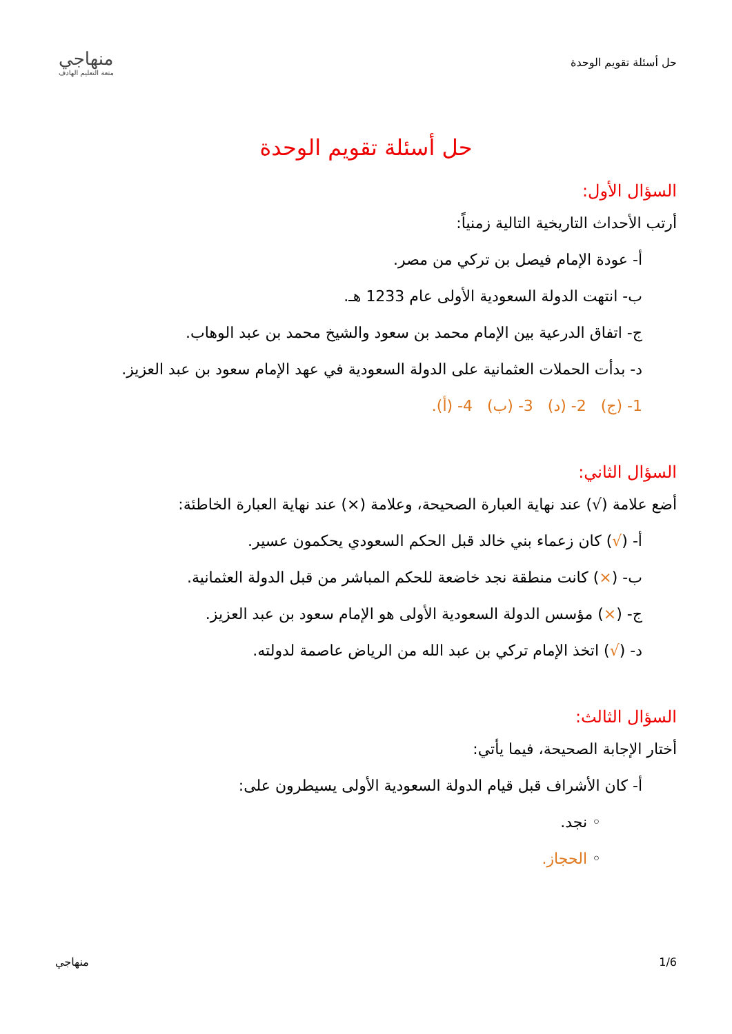حل أسئلة تقويم الوحدة
منهاجي
متعة التعليم الهادف
حل أسئلة تقويم الوحدة
السؤال الأول:
أرتب الأحداث التاريخية التالية زمنياً:
أ- عودة الإمام فيصل بن تركي من مصر.
ب- انتهت الدولة السعودية الأولى عام 1233 هـ.
ج- اتفاق الدرعية بين الإمام محمد بن سعود والشيخ محمد بن عبد الوهاب.
د- بدأت الحملات العثمانية على الدولة السعودية في عهد الإمام سعود بن عبد العزيز.
1- (ج) 2- (د) 3- (ب) 4- (أ).
السؤال الثاني:
أضع علامة (√) عند نهاية العبارة الصحيحة، وعلامة (×) عند نهاية العبارة الخاطئة:
أ- (√) كان زعماء بني خالد قبل الحكم السعودي يحكمون عسير.
ب- (×) كانت منطقة نجد خاضعة للحكم المباشر من قبل الدولة العثمانية.
ج- (×) مؤسس الدولة السعودية الأولى هو الإمام سعود بن عبد العزيز.
د- (√) اتخذ الإمام تركي بن عبد الله من الرياض عاصمة لدولته.
السؤال الثالث:
أختار الإجابة الصحيحة، فيما يأتي:
أ- كان الأشراف قبل قيام الدولة السعودية الأولى يسيطرون على:
◦ نجد.
◦ الحجاز.
1/6 منهاجي